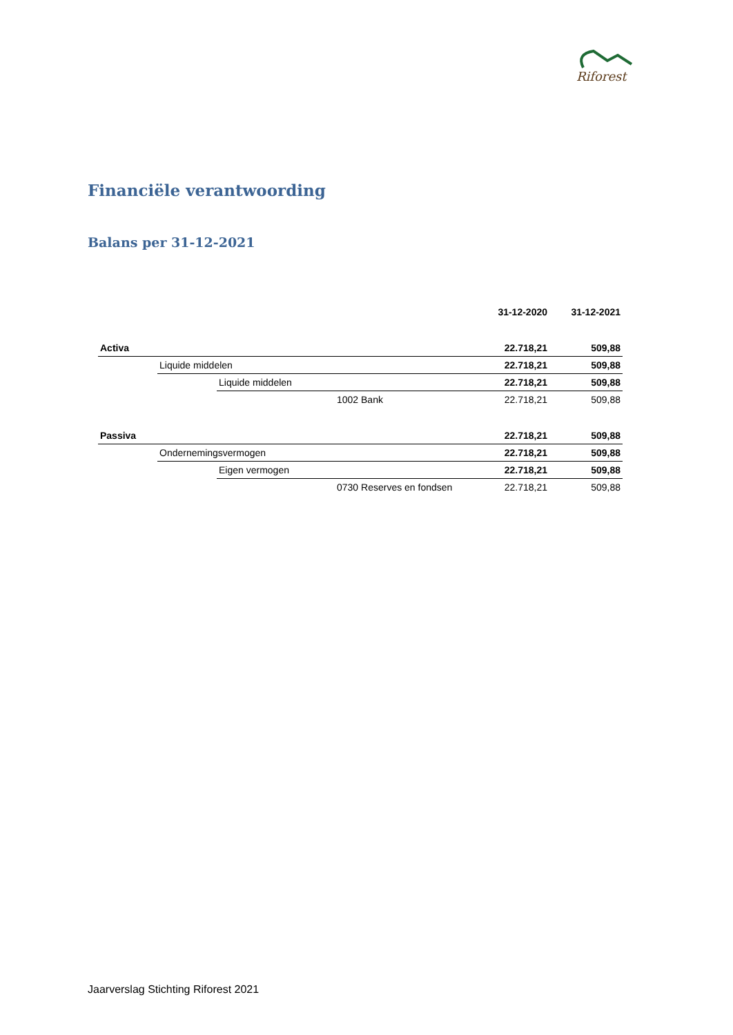Riforest
Financiële verantwoording
Balans per 31-12-2021
| | | | | 31-12-2020 | 31-12-2021 |
| --- | --- | --- | --- | --- | --- |
| Activa | | | | 22.718,21 | 509,88 |
| | Liquide middelen | | | 22.718,21 | 509,88 |
| | | Liquide middelen | | 22.718,21 | 509,88 |
| | | | 1002 Bank | 22.718,21 | 509,88 |
| Passiva | | | | 22.718,21 | 509,88 |
| | Ondernemingsvermogen | | | 22.718,21 | 509,88 |
| | | Eigen vermogen | | 22.718,21 | 509,88 |
| | | | 0730 Reserves en fondsen | 22.718,21 | 509,88 |
Jaarverslag Stichting Riforest 2021